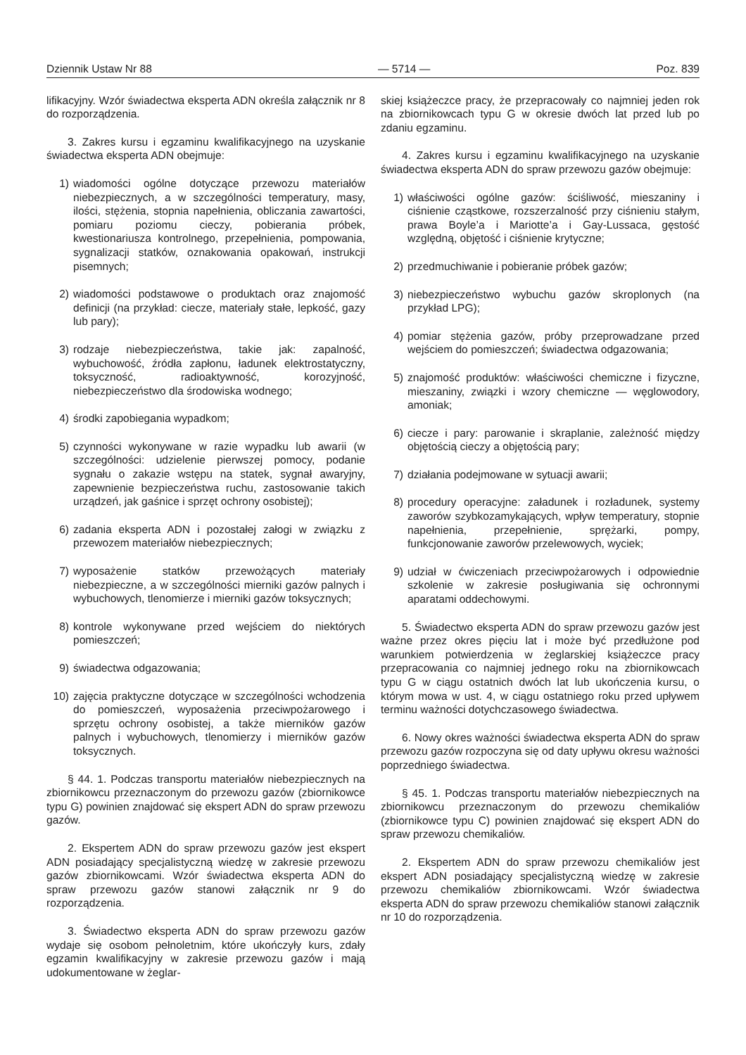Dziennik Ustaw Nr 88 — 5714 — Poz. 839
lifikacyjny. Wzór świadectwa eksperta ADN określa załącznik nr 8 do rozporządzenia.
3. Zakres kursu i egzaminu kwalifikacyjnego na uzyskanie świadectwa eksperta ADN obejmuje:
1) wiadomości ogólne dotyczące przewozu materiałów niebezpiecznych, a w szczególności temperatury, masy, ilości, stężenia, stopnia napełnienia, obliczania zawartości, pomiaru poziomu cieczy, pobierania próbek, kwestionariusza kontrolnego, przepełnienia, pompowania, sygnalizacji statków, oznakowania opakowań, instrukcji pisemnych;
2) wiadomości podstawowe o produktach oraz znajomość definicji (na przykład: ciecze, materiały stałe, lepkość, gazy lub pary);
3) rodzaje niebezpieczeństwa, takie jak: zapalność, wybuchowość, źródła zapłonu, ładunek elektrostatyczny, toksyczność, radioaktywność, korozyjność, niebezpieczeństwo dla środowiska wodnego;
4) środki zapobiegania wypadkom;
5) czynności wykonywane w razie wypadku lub awarii (w szczególności: udzielenie pierwszej pomocy, podanie sygnału o zakazie wstępu na statek, sygnał awaryjny, zapewnienie bezpieczeństwa ruchu, zastosowanie takich urządzeń, jak gaśnice i sprzęt ochrony osobistej);
6) zadania eksperta ADN i pozostałej załogi w związku z przewozem materiałów niebezpiecznych;
7) wyposażenie statków przewożących materiały niebezpieczne, a w szczególności mierniki gazów palnych i wybuchowych, tlenomierze i mierniki gazów toksycznych;
8) kontrole wykonywane przed wejściem do niektórych pomieszczeń;
9) świadectwa odgazowania;
10) zajęcia praktyczne dotyczące w szczególności wchodzenia do pomieszczeń, wyposażenia przeciwpożarowego i sprzętu ochrony osobistej, a także mierników gazów palnych i wybuchowych, tlenomierzy i mierników gazów toksycznych.
§ 44. 1. Podczas transportu materiałów niebezpiecznych na zbiornikowcu przeznaczonym do przewozu gazów (zbiornikowce typu G) powinien znajdować się ekspert ADN do spraw przewozu gazów.
2. Ekspertem ADN do spraw przewozu gazów jest ekspert ADN posiadający specjalistyczną wiedzę w zakresie przewozu gazów zbiornikowcami. Wzór świadectwa eksperta ADN do spraw przewozu gazów stanowi załącznik nr 9 do rozporządzenia.
3. Świadectwo eksperta ADN do spraw przewozu gazów wydaje się osobom pełnoletnim, które ukończyły kurs, zdały egzamin kwalifikacyjny w zakresie przewozu gazów i mają udokumentowane w żeglar-
skiej książeczce pracy, że przepracowały co najmniej jeden rok na zbiornikowcach typu G w okresie dwóch lat przed lub po zdaniu egzaminu.
4. Zakres kursu i egzaminu kwalifikacyjnego na uzyskanie świadectwa eksperta ADN do spraw przewozu gazów obejmuje:
1) właściwości ogólne gazów: ściśliwość, mieszaniny i ciśnienie cząstkowe, rozszerzalność przy ciśnieniu stałym, prawa Boyle’a i Mariotte’a i Gay-Lussaca, gęstość względną, objętość i ciśnienie krytyczne;
2) przedmuchiwanie i pobieranie próbek gazów;
3) niebezpieczeństwo wybuchu gazów skroplonych (na przykład LPG);
4) pomiar stężenia gazów, próby przeprowadzane przed wejściem do pomieszczeń; świadectwa odgazowania;
5) znajomość produktów: właściwości chemiczne i fizyczne, mieszaniny, związki i wzory chemiczne — węglowodory, amoniak;
6) ciecze i pary: parowanie i skraplanie, zależność między objętością cieczy a objętością pary;
7) działania podejmowane w sytuacji awarii;
8) procedury operacyjne: załadunek i rozładunek, systemy zaworów szybkozamykających, wpływ temperatury, stopnie napełnienia, przepełnienie, sprężarki, pompy, funkcjonowanie zaworów przelewowych, wyciek;
9) udział w ćwiczeniach przeciwpożarowych i odpowiednie szkolenie w zakresie posługiwania się ochronnymi aparatami oddechowymi.
5. Świadectwo eksperta ADN do spraw przewozu gazów jest ważne przez okres pięciu lat i może być przedłużone pod warunkiem potwierdzenia w żeglarskiej książeczce pracy przepracowania co najmniej jednego roku na zbiornikowcach typu G w ciągu ostatnich dwóch lat lub ukończenia kursu, o którym mowa w ust. 4, w ciągu ostatniego roku przed upływem terminu ważności dotychczasowego świadectwa.
6. Nowy okres ważności świadectwa eksperta ADN do spraw przewozu gazów rozpoczyna się od daty upływu okresu ważności poprzedniego świadectwa.
§ 45. 1. Podczas transportu materiałów niebezpiecznych na zbiornikowcu przeznaczonym do przewozu chemikaliów (zbiornikowce typu C) powinien znajdować się ekspert ADN do spraw przewozu chemikaliów.
2. Ekspertem ADN do spraw przewozu chemikaliów jest ekspert ADN posiadający specjalistyczną wiedzę w zakresie przewozu chemikaliów zbiornikowcami. Wzór świadectwa eksperta ADN do spraw przewozu chemikaliów stanowi załącznik nr 10 do rozporządzenia.